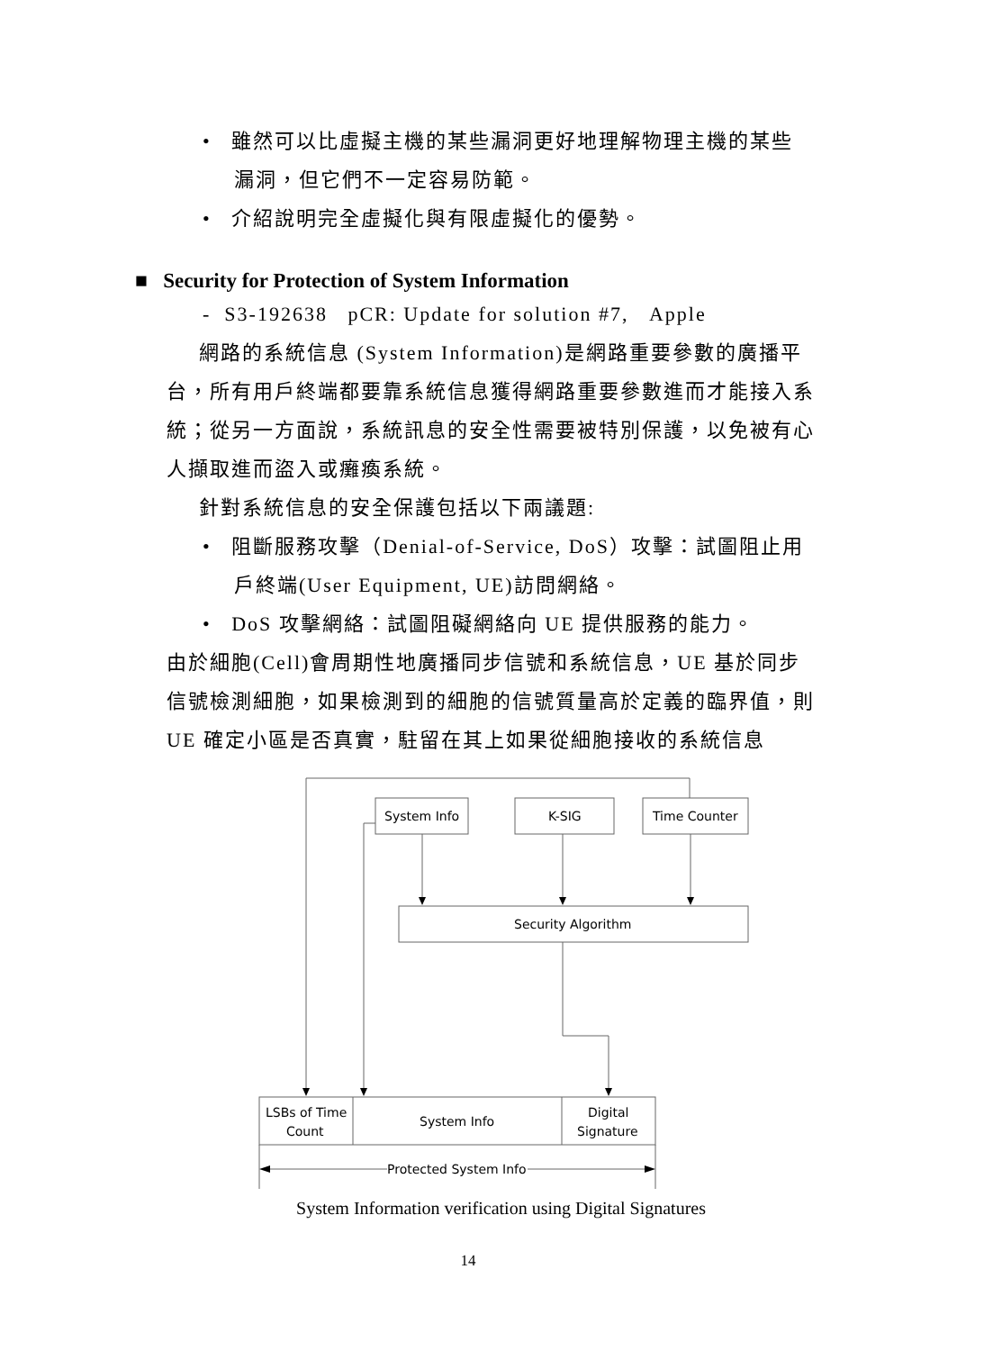• 雖然可以比虛擬主機的某些漏洞更好地理解物理主機的某些漏洞，但它們不一定容易防範。
• 介紹說明完全虛擬化與有限虛擬化的優勢。
■ Security for Protection of System Information
- S3-192638 pCR: Update for solution #7, Apple
網路的系統信息 (System Information)是網路重要參數的廣播平台，所有用戶終端都要靠系統信息獲得網路重要參數進而才能接入系統；從另一方面說，系統訊息的安全性需要被特別保護，以免被有心人擷取進而盜入或癱瘓系統。
針對系統信息的安全保護包括以下兩議題:
• 阻斷服務攻擊（Denial-of-Service, DoS）攻擊：試圖阻止用戶終端(User Equipment, UE)訪問網絡。
• DoS 攻擊網絡：試圖阻礙網絡向 UE 提供服務的能力。
由於細胞(Cell)會周期性地廣播同步信號和系統信息，UE 基於同步信號檢測細胞，如果檢測到的細胞的信號質量高於定義的臨界值，則 UE 確定小區是否真實，駐留在其上如果從細胞接收的系統信息
System Info
K-SIG
Time Counter
Security Algorithm
LSBs of Time
Count
System Info
Digital
Signature
Protected System Info
System Information verification using Digital Signatures
14